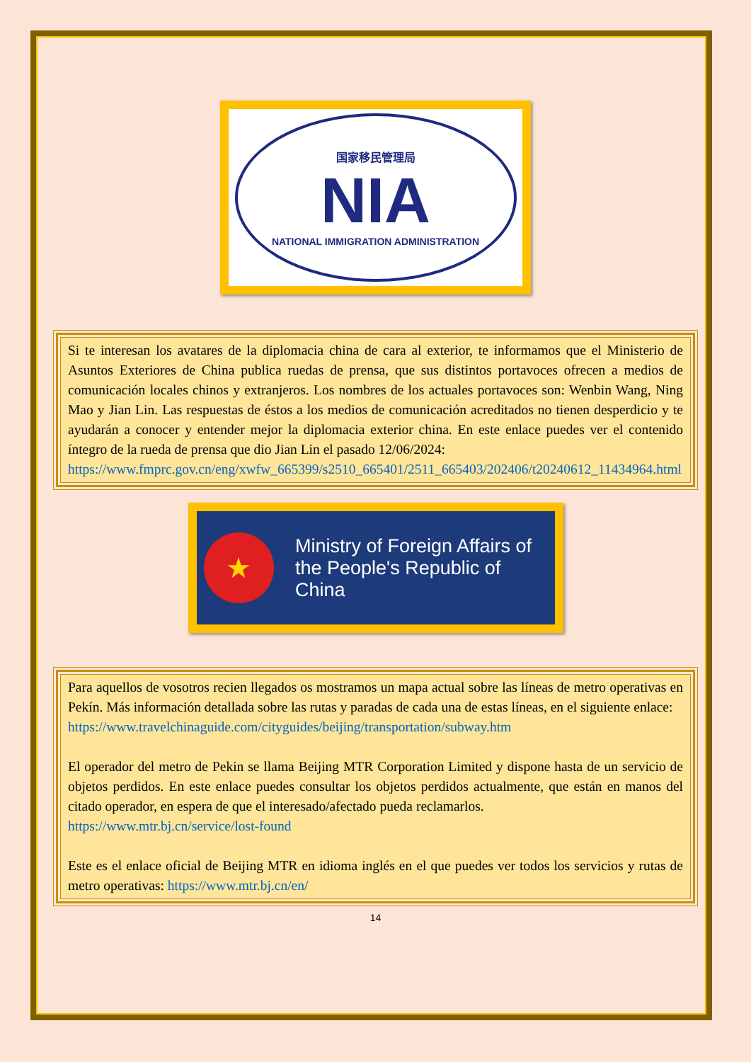国家移民管理局
NIA
NATIONAL IMMIGRATION ADMINISTRATION
Si te interesan los avatares de la diplomacia china de cara al exterior, te informamos que el Ministerio de Asuntos Exteriores de China publica ruedas de prensa, que sus distintos portavoces ofrecen a medios de comunicación locales chinos y extranjeros. Los nombres de los actuales portavoces son: Wenbin Wang, Ning Mao y Jian Lin. Las respuestas de éstos a los medios de comunicación acreditados no tienen desperdicio y te ayudarán a conocer y entender mejor la diplomacia exterior china. En este enlace puedes ver el contenido íntegro de la rueda de prensa que dio Jian Lin el pasado 12/06/2024:
https://www.fmprc.gov.cn/eng/xwfw_665399/s2510_665401/2511_665403/202406/t20240612_11434964.html
★
Ministry of Foreign Affairs of
the People's Republic of China
Para aquellos de vosotros recien llegados os mostramos un mapa actual sobre las líneas de metro operativas en Pekín. Más información detallada sobre las rutas y paradas de cada una de estas líneas, en el siguiente enlace:
https://www.travelchinaguide.com/cityguides/beijing/transportation/subway.htm
El operador del metro de Pekin se llama Beijing MTR Corporation Limited y dispone hasta de un servicio de objetos perdidos. En este enlace puedes consultar los objetos perdidos actualmente, que están en manos del citado operador, en espera de que el interesado/afectado pueda reclamarlos.
https://www.mtr.bj.cn/service/lost-found
Este es el enlace oficial de Beijing MTR en idioma inglés en el que puedes ver todos los servicios y rutas de metro operativas: https://www.mtr.bj.cn/en/
14